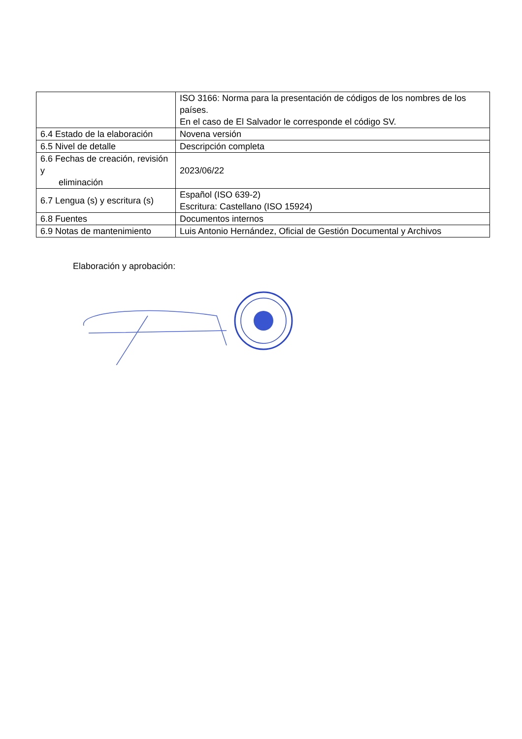| | ISO 3166: Norma para la presentación de códigos de los nombres de los países. En el caso de El Salvador le corresponde el código SV. |
| 6.4 Estado de la elaboración | Novena versión |
| 6.5 Nivel de detalle | Descripción completa |
| 6.6 Fechas de creación, revisión y eliminación | 2023/06/22 |
| 6.7 Lengua (s) y escritura (s) | Español (ISO 639-2) Escritura: Castellano (ISO 15924) |
| 6.8 Fuentes | Documentos internos |
| 6.9 Notas de mantenimiento | Luis Antonio Hernández, Oficial de Gestión Documental y Archivos |
Elaboración y aprobación: